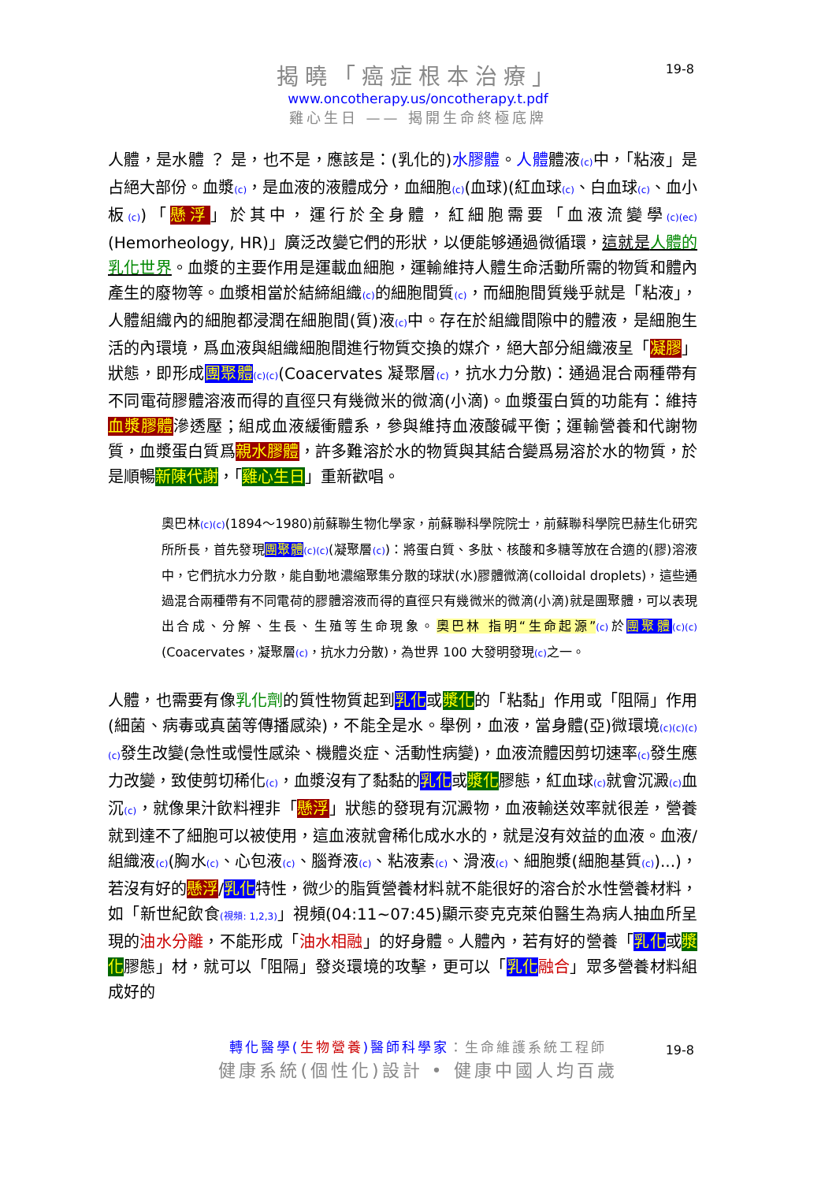揭曉「癌症根本治療」
19-8
www.oncotherapy.us/oncotherapy.t.pdf
雞心生日 —— 揭開生命終極底牌
人體，是水體 ？ 是，也不是，應該是：(乳化的)水膠體。人體體液(c) 中，「粘液」是占絕大部份。血漿(c)，是血液的液體成分，血細胞(c)(血球)(紅血球(c)、白血球(c)、血小板(c))「懸浮」於其中，運行於全身體，紅細胞需要「血液流變學(c)(ec)(Hemorheology, HR)」廣泛改變它們的形狀，以便能够通過微循環，這就是人體的乳化世界。血漿的主要作用是運載血細胞，運輸維持人體生命活動所需的物質和體內產生的廢物等。血漿相當於結締組織(c) 的細胞間質(c)，而細胞間質幾乎就是「粘液」，人體組織內的細胞都浸潤在細胞間(質)液(c) 中。存在於組織間隙中的體液，是細胞生活的內環境，爲血液與組織細胞間進行物質交換的媒介，絕大部分組織液呈「凝膠」狀態，即形成團聚體(c)(c)(Coacervates 凝聚層(c)，抗水力分散)：通過混合兩種帶有不同電荷膠體溶液而得的直徑只有幾微米的微滴(小滴)。血漿蛋白質的功能有：維持血漿膠體滲透壓；組成血液緩衝體系，參與維持血液酸碱平衡；運輸營養和代謝物質，血漿蛋白質爲親水膠體，許多難溶於水的物質與其結合變爲易溶於水的物質，於是順暢新陳代謝，「雞心生日」重新歡唱。
奧巴林(c)(c)(1894～1980)前蘇聯生物化學家，前蘇聯科學院院士，前蘇聯科學院巴赫生化研究所所長，首先發現團聚體(c)(c)(凝聚層(c))：將蛋白質、多肽、核酸和多糖等放在合適的(膠)溶液中，它們抗水力分散，能自動地濃縮聚集分散的球狀(水)膠體微滴(colloidal droplets)，這些通過混合兩種帶有不同電荷的膠體溶液而得的直徑只有幾微米的微滴(小滴)就是團聚體，可以表現出合成、分解、生長、生殖等生命現象。奧巴林 指明“生命起源”(c) 於團聚體(c)(c)(Coacervates，凝聚層(c)，抗水力分散)，為世界 100 大發明發現(c) 之一。
人體，也需要有像乳化劑的質性物質起到乳化或漿化的「粘黏」作用或「阻隔」作用(細菌、病毒或真菌等傳播感染)，不能全是水。舉例，血液，當身體(亞)微環境(c)(c)(c)(c) 發生改變(急性或慢性感染、機體炎症、活動性病變)，血液流體因剪切速率(c) 發生應力改變，致使剪切稀化(c)，血漿沒有了黏黏的乳化或漿化膠態，紅血球(c) 就會沉澱(c) 血沉(c)，就像果汁飲料裡非「懸浮」狀態的發現有沉澱物，血液輸送效率就很差，營養就到達不了細胞可以被使用，這血液就會稀化成水水的，就是沒有效益的血液。血液/組織液(c)(胸水(c)、心包液(c)、腦脊液(c)、粘液素(c)、滑液(c)、細胞漿(細胞基質(c))...)，若沒有好的懸浮/乳化特性，微少的脂質營養材料就不能很好的溶合於水性營養材料，如「新世紀飲食(視頻: 1,2,3)」視頻(04:11~07:45)顯示麥克克萊伯醫生為病人抽血所呈現的油水分離，不能形成「油水相融」的好身體。人體內，若有好的營養「乳化或漿化膠態」材，就可以「阻隔」發炎環境的攻擊，更可以「乳化 融合」眾多營養材料組成好的
轉化醫學(生物營養)醫師科學家：生命維護系統工程師
19-8
健康系統(個性化)設計 • 健康中國人均百歲